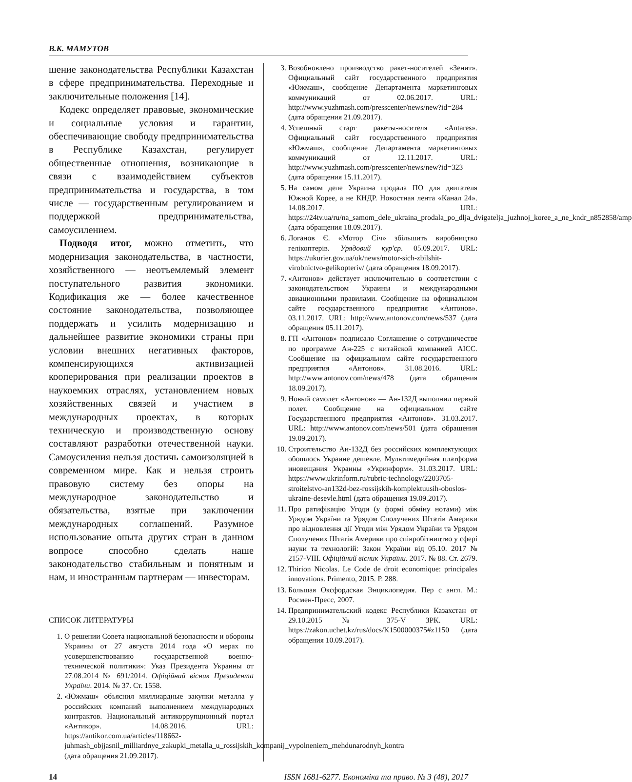В.К. МАМУТОВ
шение законодательства Республики Казахстан в сфере предпринимательства. Переходные и заключительные положения [14].
Кодекс определяет правовые, экономические и социальные условия и гарантии, обеспечивающие свободу предпринимательства в Республике Казахстан, регулирует общественные отношения, возникающие в связи с взаимодействием субъектов предпринимательства и государства, в том числе — государственным регулированием и поддержкой предпринимательства, самоусилением.
Подводя итог, можно отметить, что модернизация законодательства, в частности, хозяйственного — неотъемлемый элемент поступательного развития экономики. Кодификация же — более качественное состояние законодательства, позволяющее поддержать и усилить модернизацию и дальнейшее развитие экономики страны при условии внешних негативных факторов, компенсирующихся активизацией кооперирования при реализации проектов в наукоемких отраслях, установлением новых хозяйственных связей и участием в международных проектах, в которых техническую и производственную основу составляют разработки отечественной науки. Самоусиления нельзя достичь самоизоляцией в современном мире. Как и нельзя строить правовую систему без опоры на международное законодательство и обязательства, взятые при заключении международных соглашений. Разумное использование опыта других стран в данном вопросе способно сделать наше законодательство стабильным и понятным и нам, и иностранным партнерам — инвесторам.
СПИСОК ЛИТЕРАТУРЫ
1. О решении Совета национальной безопасности и обороны Украины от 27 августа 2014 года «О мерах по усовершенствованию государственной военно-технической политики»: Указ Президента Украины от 27.08.2014 № 691/2014. Офіційний вісник Президента України. 2014. № 37. Ст. 1558.
2. «Южмаш» объяснил миллиардные закупки металла у российских компаний выполнением международных контрактов. Национальный антикоррупционный портал «Антикор». 14.08.2016. URL: https://antikor.com.ua/articles/118662-juhmash_objjasnil_milliardnye_zakupki_metalla_u_rossijskih_kompanij_vypolneniem_mehdunarodnyh_kontra (дата обращения 21.09.2017).
3. Возобновлено производство ракет-носителей «Зенит». Официальный сайт государственного предприятия «Южмаш», сообщение Департамента маркетинговых коммуникаций от 02.06.2017. URL: http://www.yuzhmash.com/presscenter/news/new?id=284 (дата обращения 21.09.2017).
4. Успешный старт ракеты-носителя «Antares». Официальный сайт государственного предприятия «Южмаш», сообщение Департамента маркетинговых коммуникаций от 12.11.2017. URL: http://www.yuzhmash.com/presscenter/news/new?id=323 (дата обращения 15.11.2017).
5. На самом деле Украина продала ПО для двигателя Южной Корее, а не КНДР. Новостная лента «Канал 24». 14.08.2017. URL: https://24tv.ua/ru/na_samom_dele_ukraina_prodala_po_dlja_dvigatelja_juzhnoj_koree_a_ne_kndr_n852858/amp (дата обращения 18.09.2017).
6. Логанов Є. «Мотор Січ» збільшить виробництво гелікоптерів. Урядовий кур'єр. 05.09.2017. URL: https://ukurier.gov.ua/uk/news/motor-sich-zbilshit-virobnictvo-gelikopteriv/ (дата обращения 18.09.2017).
7. «Антонов» действует исключительно в соответствии с законодательством Украины и международными авиационными правилами. Сообщение на официальном сайте государственного предприятия «Антонов». 03.11.2017. URL: http://www.antonov.com/news/537 (дата обращения 05.11.2017).
8. ГП «Антонов» подписало Соглашение о сотрудничестве по программе Ан-225 с китайской компанией AICC. Сообщение на официальном сайте государственного предприятия «Антонов». 31.08.2016. URL: http://www.antonov.com/news/478 (дата обращения 18.09.2017).
9. Новый самолет «Антонов» — Ан-132Д выполнил первый полет. Сообщение на официальном сайте Государственного предприятия «Антонов». 31.03.2017. URL: http://www.antonov.com/news/501 (дата обращения 19.09.2017).
10. Строительство Ан-132Д без российских комплектующих обошлось Украине дешевле. Мультимедийная платформа иновещания Украины «Укринформ». 31.03.2017. URL: https://www.ukrinform.ru/rubric-technology/2203705-stroitelstvo-an132d-bez-rossijskih-komplektuusih-oboslos-ukraine-desevle.html (дата обращения 19.09.2017).
11. Про ратифікацію Угоди (у формі обміну нотами) між Урядом України та Урядом Сполучених Штатів Америки про відновлення дії Угоди між Урядом України та Урядом Сполучених Штатів Америки про співробітництво у сфері науки та технологій: Закон України від 05.10. 2017 № 2157-VIII. Офіційний вісник України. 2017. № 88. Ст. 2679.
12. Thirion Nicolas. Le Code de droit economique: principales innovations. Primento, 2015. P. 288.
13. Большая Оксфордская Энциклопедия. Пер с англ. М.: Росмен-Пресс, 2007.
14. Предпринимательский кодекс Республики Казахстан от 29.10.2015 № 375-V ЗРК. URL: https://zakon.uchet.kz/rus/docs/K1500000375#z1150 (дата обращения 10.09.2017).
14 ISSN 1681-6277. Економіка та право. № 3 (48), 2017